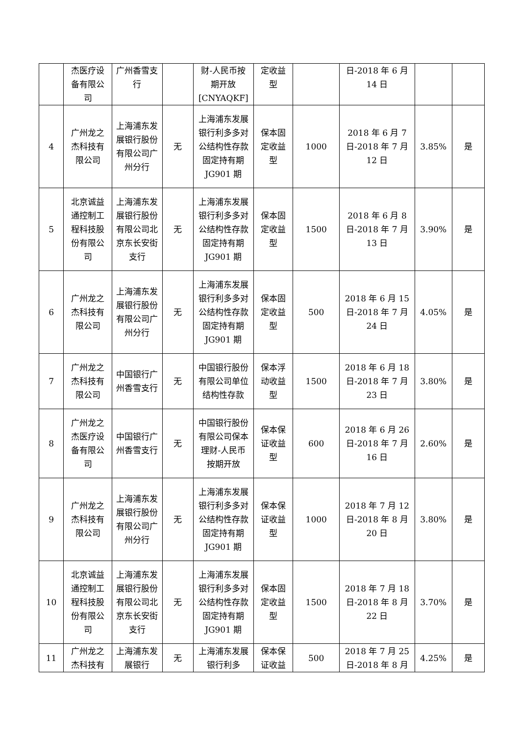| | 杰医疗设备有限公司 | 广州香雪支行 | | 财-人民币按期开放[CNYAQKF] | 定收益型 | | 日-2018 年 6 月 14 日 | | |
| 4 | 广州龙之杰科技有限公司 | 上海浦东发展银行股份有限公司广州分行 | 无 | 上海浦东发展银行利多多对公结构性存款固定持有期 JG901 期 | 保本固定收益型 | 1000 | 2018 年 6 月 7 日-2018 年 7 月 12 日 | 3.85% | 是 |
| 5 | 北京诚益通控制工程科技股份有限公司 | 上海浦东发展银行股份有限公司北京东长安街支行 | 无 | 上海浦东发展银行利多多对公结构性存款固定持有期 JG901 期 | 保本固定收益型 | 1500 | 2018 年 6 月 8 日-2018 年 7 月 13 日 | 3.90% | 是 |
| 6 | 广州龙之杰科技有限公司 | 上海浦东发展银行股份有限公司广州分行 | 无 | 上海浦东发展银行利多多对公结构性存款固定持有期 JG901 期 | 保本固定收益型 | 500 | 2018 年 6 月 15 日-2018 年 7 月 24 日 | 4.05% | 是 |
| 7 | 广州龙之杰科技有限公司 | 中国银行广州香雪支行 | 无 | 中国银行股份有限公司单位结构性存款 | 保本浮动收益型 | 1500 | 2018 年 6 月 18 日-2018 年 7 月 23 日 | 3.80% | 是 |
| 8 | 广州龙之杰医疗设备有限公司 | 中国银行广州香雪支行 | 无 | 中国银行股份有限公司保本 理财-人民币按期开放 | 保本保证收益型 | 600 | 2018 年 6 月 26 日-2018 年 7 月 16 日 | 2.60% | 是 |
| 9 | 广州龙之杰科技有限公司 | 上海浦东发展银行股份有限公司广州分行 | 无 | 上海浦东发展银行利多多对公结构性存款固定持有期 JG901 期 | 保本保证收益型 | 1000 | 2018 年 7 月 12 日-2018 年 8 月 20 日 | 3.80% | 是 |
| 10 | 北京诚益通控制工程科技股份有限公司 | 上海浦东发展银行股份有限公司北京东长安街支行 | 无 | 上海浦东发展银行利多多对公结构性存款固定持有期 JG901 期 | 保本固定收益型 | 1500 | 2018 年 7 月 18 日-2018 年 8 月 22 日 | 3.70% | 是 |
| 11 | 广州龙之杰科技有 | 上海浦东发展银行 | 无 | 上海浦东发展银行利多 | 保本保证收益 | 500 | 2018 年 7 月 25 日-2018 年 8 月 | 4.25% | 是 |